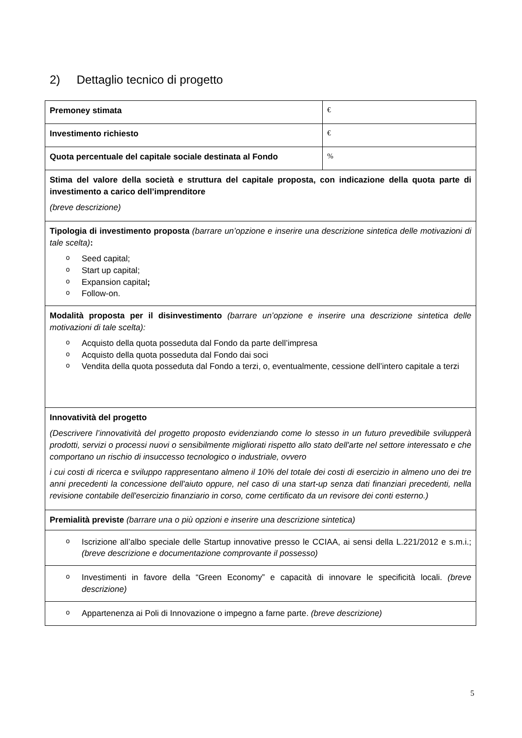2) Dettaglio tecnico di progetto
| Premoney stimata | € |
| Investimento richiesto | € |
| Quota percentuale del capitale sociale destinata al Fondo | % |
| Stima del valore della società e struttura del capitale proposta, con indicazione della quota parte di investimento a carico dell’imprenditore (breve descrizione) | |
| Tipologia di investimento proposta (barrare un’opzione e inserire una descrizione sintetica delle motivazioni di tale scelta) : o Seed capital; o Start up capital; o Expansion capital ; o Follow-on. | |
| Modalità proposta per il disinvestimento (barrare un’opzione e inserire una descrizione sintetica delle motivazioni di tale scelta): o Acquisto della quota posseduta dal Fondo da parte dell’impresa o Acquisto della quota posseduta dal Fondo dai soci o Vendita della quota posseduta dal Fondo a terzi, o, eventualmente, cessione dell’intero capitale a terzi | |
| Innovatività del progetto (Descrivere l’innovatività del progetto proposto evidenziando come lo stesso in un futuro prevedibile svilupperà prodotti, servizi o processi nuovi o sensibilmente migliorati rispetto allo stato dell'arte nel settore interessato e che comportano un rischio di insuccesso tecnologico o industriale, ovvero i cui costi di ricerca e sviluppo rappresentano almeno il 10% del totale dei costi di esercizio in almeno uno dei tre anni precedenti la concessione dell'aiuto oppure, nel caso di una start-up senza dati finanziari precedenti, nella revisione contabile dell'esercizio finanziario in corso, come certificato da un revisore dei conti esterno.) | |
| Premialità previste (barrare una o più opzioni e inserire una descrizione sintetica) | |
| o Iscrizione all’albo speciale delle Startup innovative presso le CCIAA, ai sensi della L.221/2012 e s.m.i.; (breve descrizione e documentazione comprovante il possesso) | |
| o Investimenti in favore della “Green Economy” e capacità di innovare le specificità locali. (breve descrizione) | |
| o Appartenenza ai Poli di Innovazione o impegno a farne parte. (breve descrizione) | |
5